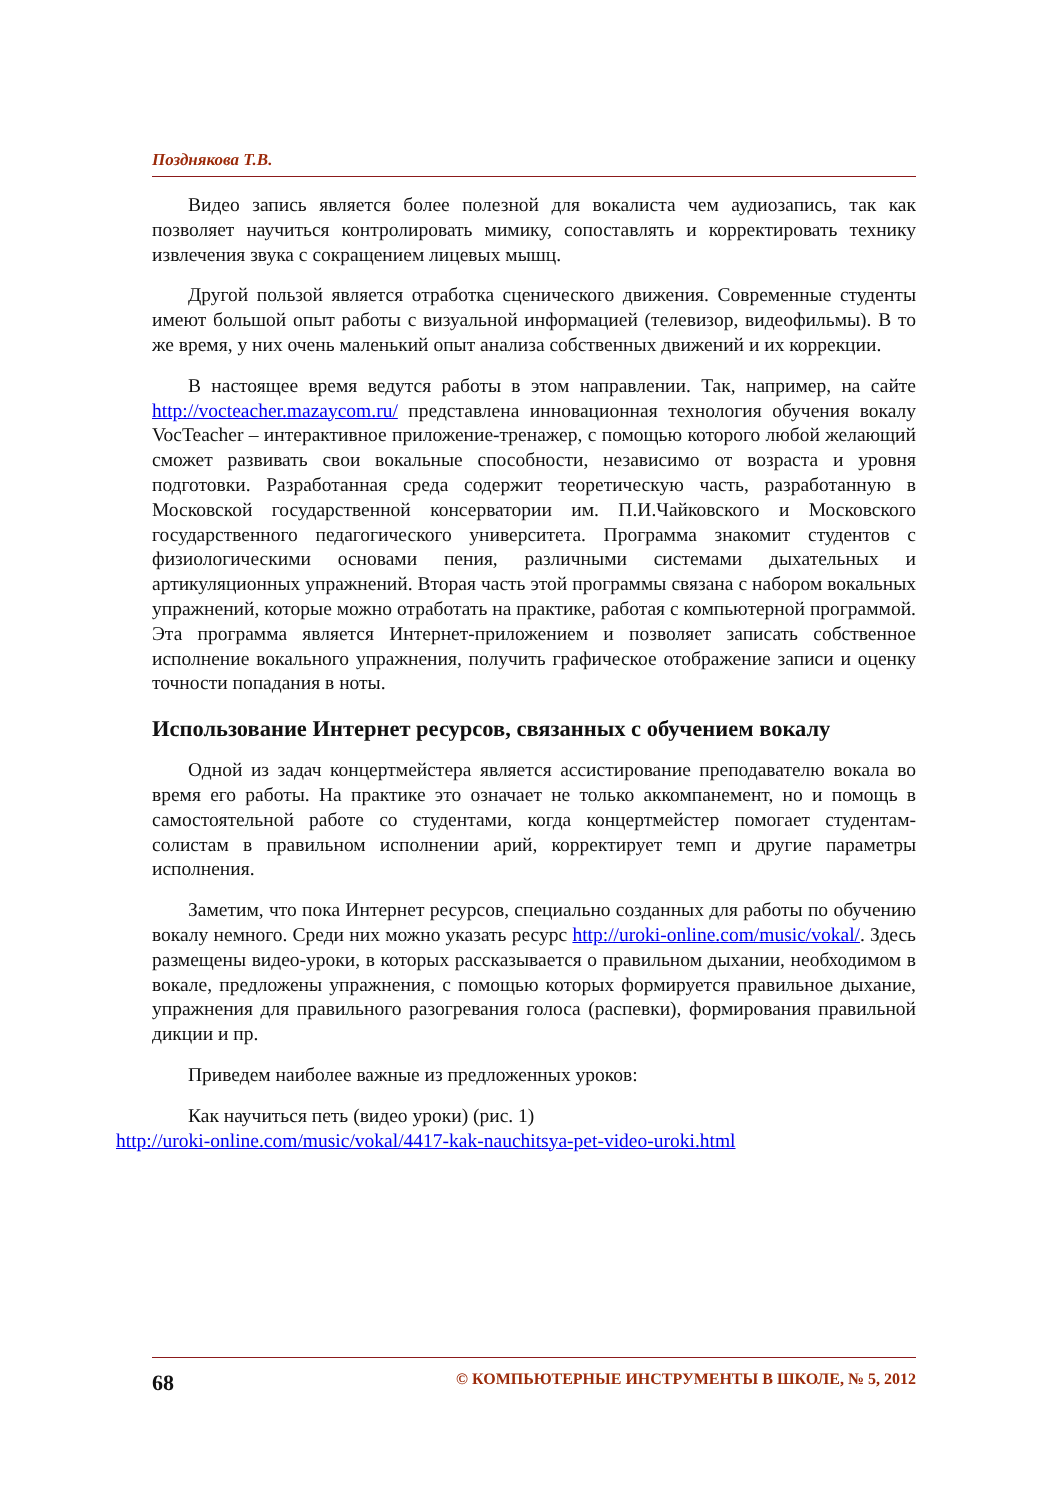Позднякова Т.В.
Видео запись является более полезной для вокалиста чем аудиозапись, так как позволяет научиться контролировать мимику, сопоставлять и корректировать технику извлечения звука с сокращением лицевых мышц.
Другой пользой является отработка сценического движения. Современные студенты имеют большой опыт работы с визуальной информацией (телевизор, видеофильмы). В то же время, у них очень маленький опыт анализа собственных движений и их коррекции.
В настоящее время ведутся работы в этом направлении. Так, например, на сайте http://vocteacher.mazaycom.ru/ представлена инновационная технология обучения вокалу VocTeacher – интерактивное приложение-тренажер, с помощью которого любой желающий сможет развивать свои вокальные способности, независимо от возраста и уровня подготовки. Разработанная среда содержит теоретическую часть, разработанную в Московской государственной консерватории им. П.И.Чайковского и Московского государственного педагогического университета. Программа знакомит студентов с физиологическими основами пения, различными системами дыхательных и артикуляционных упражнений. Вторая часть этой программы связана с набором вокальных упражнений, которые можно отработать на практике, работая с компьютерной программой. Эта программа является Интернет-приложением и позволяет записать собственное исполнение вокального упражнения, получить графическое отображение записи и оценку точности попадания в ноты.
Использование Интернет ресурсов, связанных с обучением вокалу
Одной из задач концертмейстера является ассистирование преподавателю вокала во время его работы. На практике это означает не только аккомпанемент, но и помощь в самостоятельной работе со студентами, когда концертмейстер помогает студентам-солистам в правильном исполнении арий, корректирует темп и другие параметры исполнения.
Заметим, что пока Интернет ресурсов, специально созданных для работы по обучению вокалу немного. Среди них можно указать ресурс http://uroki-online.com/music/vokal/. Здесь размещены видео-уроки, в которых рассказывается о правильном дыхании, необходимом в вокале, предложены упражнения, с помощью которых формируется правильное дыхание, упражнения для правильного разогревания голоса (распевки), формирования правильной дикции и пр.
Приведем наиболее важные из предложенных уроков:
Как научиться петь (видео уроки) (рис. 1)
http://uroki-online.com/music/vokal/4417-kak-nauchitsya-pet-video-uroki.html
68 © КОМПЬЮТЕРНЫЕ ИНСТРУМЕНТЫ В ШКОЛЕ, № 5, 2012